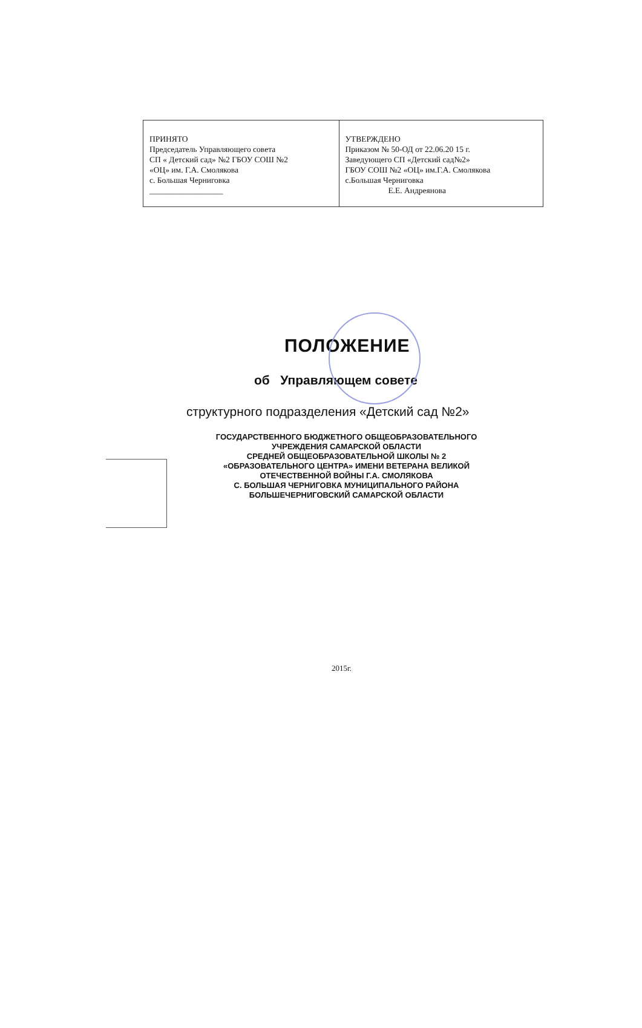| ПРИНЯТО Председатель Управляющего совета СП « Детский сад» №2 ГБОУ СОШ №2 «ОЦ» им. Г.А. Смолякова с. Большая Черниговка __________________ | УТВЕРЖДЕНО Приказом № 50-ОД от 22.06.20 15 г. Заведующего СП «Детский сад№2» ГБОУ СОШ №2 «ОЦ» им.Г.А. Смолякова с.Большая Черниговка Е.Е. Андреянова |
ПОЛОЖЕНИЕ
об Управляющем совете
структурного подразделения «Детский сад №2»
ГОСУДАРСТВЕННОГО БЮДЖЕТНОГО ОБЩЕОБРАЗОВАТЕЛЬНОГО
УЧРЕЖДЕНИЯ САМАРСКОЙ ОБЛАСТИ
СРЕДНЕЙ ОБЩЕОБРАЗОВАТЕЛЬНОЙ ШКОЛЫ № 2
«ОБРАЗОВАТЕЛЬНОГО ЦЕНТРА» ИМЕНИ ВЕТЕРАНА ВЕЛИКОЙ
ОТЕЧЕСТВЕННОЙ ВОЙНЫ Г.А. СМОЛЯКОВА
С. БОЛЬШАЯ ЧЕРНИГОВКА МУНИЦИПАЛЬНОГО РАЙОНА
БОЛЬШЕЧЕРНИГОВСКИЙ САМАРСКОЙ ОБЛАСТИ
2015г.